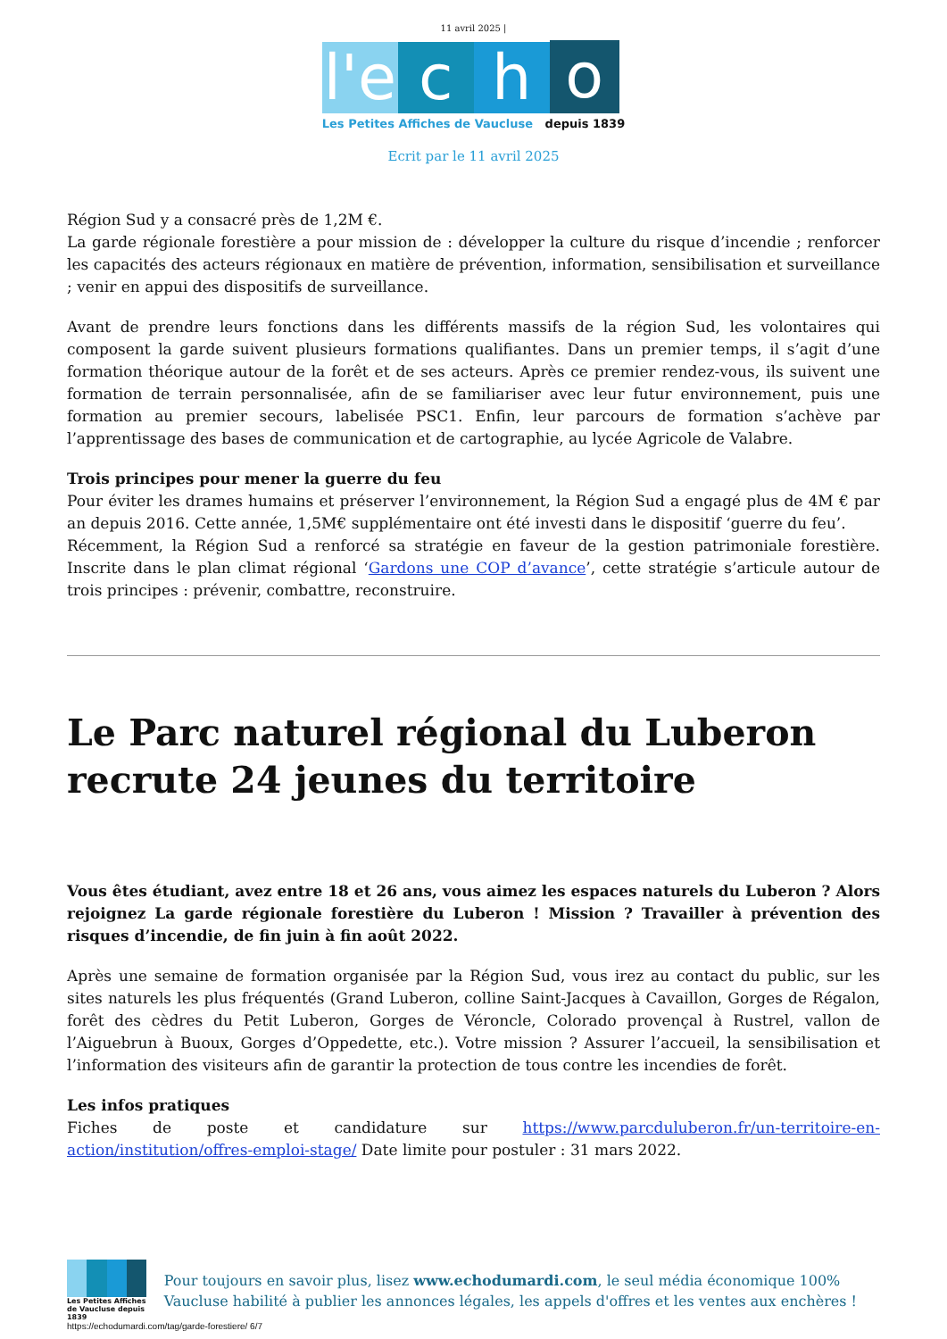11 avril 2025 |
l'e
c
h
o
Les Petites Affiches de Vaucluse depuis 1839
Ecrit par le 11 avril 2025
Région Sud y a consacré près de 1,2M €.
La garde régionale forestière a pour mission de : développer la culture du risque d’incendie ; renforcer les capacités des acteurs régionaux en matière de prévention, information, sensibilisation et surveillance ; venir en appui des dispositifs de surveillance.
Avant de prendre leurs fonctions dans les différents massifs de la région Sud, les volontaires qui composent la garde suivent plusieurs formations qualifiantes. Dans un premier temps, il s’agit d’une formation théorique autour de la forêt et de ses acteurs. Après ce premier rendez-vous, ils suivent une formation de terrain personnalisée, afin de se familiariser avec leur futur environnement, puis une formation au premier secours, labelisée PSC1. Enfin, leur parcours de formation s’achève par l’apprentissage des bases de communication et de cartographie, au lycée Agricole de Valabre.
Trois principes pour mener la guerre du feu
Pour éviter les drames humains et préserver l’environnement, la Région Sud a engagé plus de 4M € par an depuis 2016. Cette année, 1,5M€ supplémentaire ont été investi dans le dispositif ‘guerre du feu’.
Récemment, la Région Sud a renforcé sa stratégie en faveur de la gestion patrimoniale forestière. Inscrite dans le plan climat régional ‘Gardons une COP d’avance’, cette stratégie s’articule autour de trois principes : prévenir, combattre, reconstruire.
Le Parc naturel régional du Luberon recrute 24 jeunes du territoire
Vous êtes étudiant, avez entre 18 et 26 ans, vous aimez les espaces naturels du Luberon ? Alors rejoignez La garde régionale forestière du Luberon ! Mission ? Travailler à prévention des risques d’incendie, de fin juin à fin août 2022.
Après une semaine de formation organisée par la Région Sud, vous irez au contact du public, sur les sites naturels les plus fréquentés (Grand Luberon, colline Saint-Jacques à Cavaillon, Gorges de Régalon, forêt des cèdres du Petit Luberon, Gorges de Véroncle, Colorado provençal à Rustrel, vallon de l’Aiguebrun à Buoux, Gorges d’Oppedette, etc.). Votre mission ? Assurer l’accueil, la sensibilisation et l’information des visiteurs afin de garantir la protection de tous contre les incendies de forêt.
Les infos pratiques
Fiches de poste et candidature sur https://www.parcduluberon.fr/un-territoire-en-action/institution/offres-emploi-stage/ Date limite pour postuler : 31 mars 2022.
Les Petites Affiches de Vaucluse depuis 1839
Pour toujours en savoir plus, lisez www.echodumardi.com, le seul média économique 100% Vaucluse habilité à publier les annonces légales, les appels d'offres et les ventes aux enchères !
https://echodumardi.com/tag/garde-forestiere/ 6/7